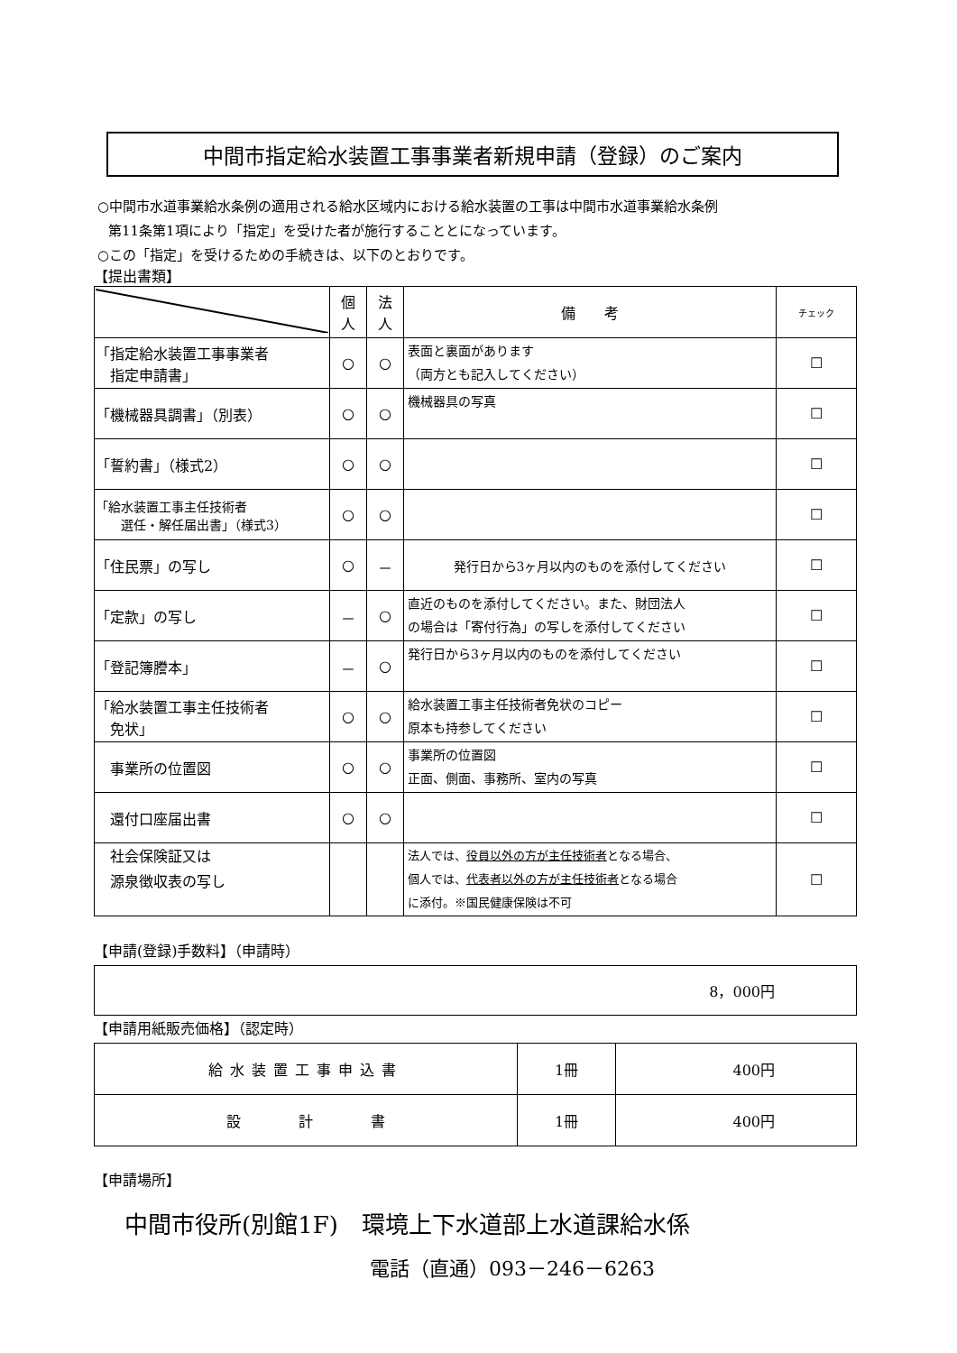中間市指定給水装置工事事業者新規申請（登録）のご案内
○中間市水道事業給水条例の適用される給水区域内における給水装置の工事は中間市水道事業給水条例
第11条第1項により「指定」を受けた者が施行することとになっています。
○この「指定」を受けるための手続きは、以下のとおりです。
【提出書類】
| | 個 人 | 法 人 | 備 考 | チェック |
| --- | --- | --- | --- | --- |
| 「指定給水装置工事事業者 指定申請書」 | ○ | ○ | 表面と裏面があります （両方とも記入してください） | ☐ |
| 「機械器具調書」（別表） | ○ | ○ | 機械器具の写真 | ☐ |
| 「誓約書」（様式2） | ○ | ○ | | ☐ |
| 「給水装置工事主任技術者 選任・解任届出書」（様式3） | ○ | ○ | | ☐ |
| 「住民票」の写し | ○ | － | 発行日から3ヶ月以内のものを添付してください | ☐ |
| 「定款」の写し | － | ○ | 直近のものを添付してください。また、財団法人 の場合は「寄付行為」の写しを添付してください | ☐ |
| 「登記簿謄本」 | － | ○ | 発行日から3ヶ月以内のものを添付してください | ☐ |
| 「給水装置工事主任技術者 免状」 | ○ | ○ | 給水装置工事主任技術者免状のコピー 原本も持参してください | ☐ |
| 事業所の位置図 | ○ | ○ | 事業所の位置図 正面、側面、事務所、室内の写真 | ☐ |
| 還付口座届出書 | ○ | ○ | | ☐ |
| 社会保険証又は 源泉徴収表の写し | | | 法人では、 役員以外の方が主任技術者 となる場合、 個人では、 代表者以外の方が主任技術者 となる場合 に添付。※国民健康保険は不可 | ☐ |
【申請(登録)手数料】（申請時）
| 8，000円 |
【申請用紙販売価格】（認定時）
| 給水装置工事申込書 | 1冊 | 400円 |
| 設 計 書 | 1冊 | 400円 |
【申請場所】
中間市役所(別館1F)　環境上下水道部上水道課給水係
電話（直通）093－246－6263